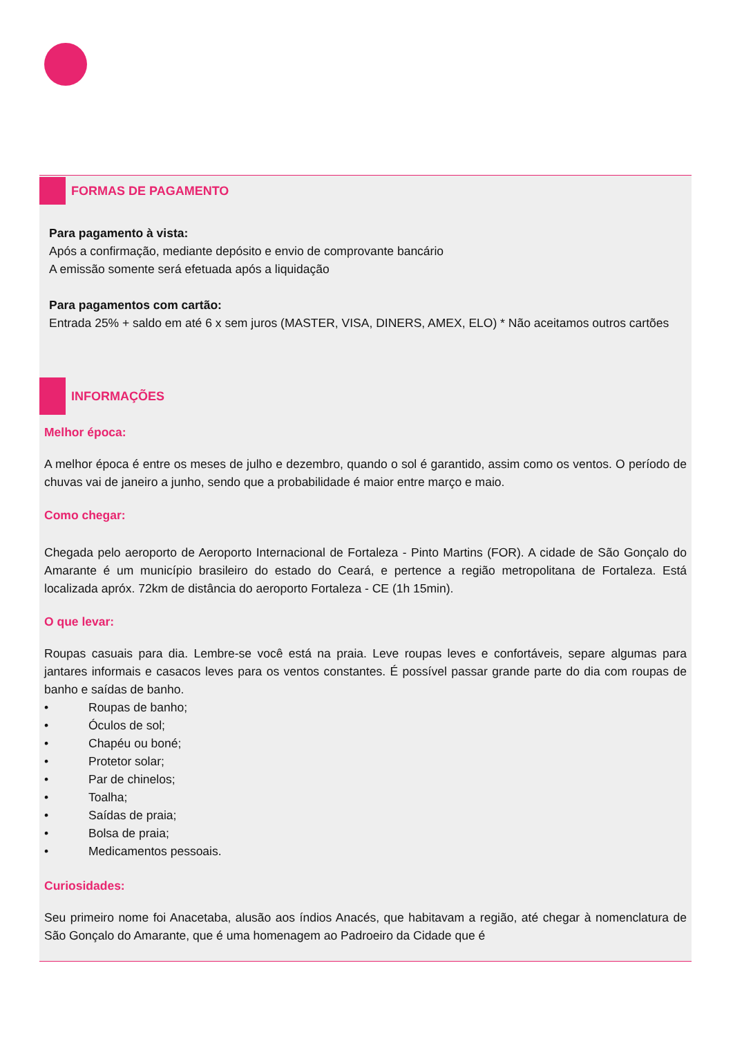FORMAS DE PAGAMENTO
Para pagamento à vista:
Após a confirmação, mediante depósito e envio de comprovante bancário
A emissão somente será efetuada após a liquidação
Para pagamentos com cartão:
Entrada 25% + saldo em até 6 x sem juros (MASTER, VISA, DINERS, AMEX, ELO) * Não aceitamos outros cartões
INFORMAÇÕES
Melhor época:
A melhor época é entre os meses de julho e dezembro, quando o sol é garantido, assim como os ventos. O período de chuvas vai de janeiro a junho, sendo que a probabilidade é maior entre março e maio.
Como chegar:
Chegada pelo aeroporto de Aeroporto Internacional de Fortaleza - Pinto Martins (FOR). A cidade de São Gonçalo do Amarante é um município brasileiro do estado do Ceará, e pertence a região metropolitana de Fortaleza. Está localizada apróx. 72km de distância do aeroporto Fortaleza - CE (1h 15min).
O que levar:
Roupas casuais para dia. Lembre-se você está na praia. Leve roupas leves e confortáveis, separe algumas para jantares informais e casacos leves para os ventos constantes. É possível passar grande parte do dia com roupas de banho e saídas de banho.
• Roupas de banho;
• Óculos de sol;
• Chapéu ou boné;
• Protetor solar;
• Par de chinelos;
• Toalha;
• Saídas de praia;
• Bolsa de praia;
• Medicamentos pessoais.
Curiosidades:
Seu primeiro nome foi Anacetaba, alusão aos índios Anacés, que habitavam a região, até chegar à nomenclatura de São Gonçalo do Amarante, que é uma homenagem ao Padroeiro da Cidade que é